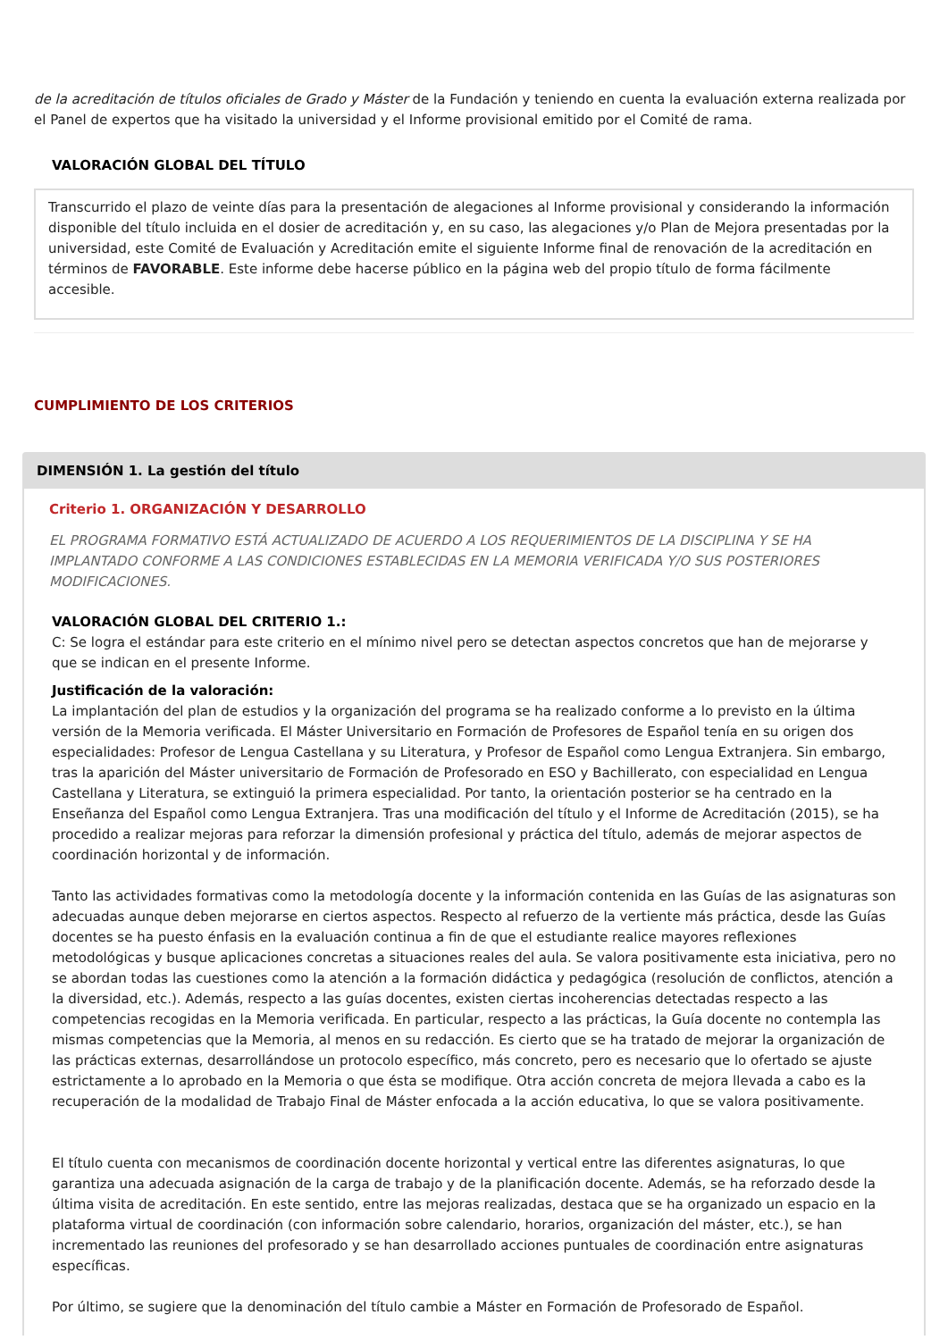de la acreditación de títulos oficiales de Grado y Máster de la Fundación y teniendo en cuenta la evaluación externa realizada por el Panel de expertos que ha visitado la universidad y el Informe provisional emitido por el Comité de rama.
VALORACIÓN GLOBAL DEL TÍTULO
Transcurrido el plazo de veinte días para la presentación de alegaciones al Informe provisional y considerando la información disponible del título incluida en el dosier de acreditación y, en su caso, las alegaciones y/o Plan de Mejora presentadas por la universidad, este Comité de Evaluación y Acreditación emite el siguiente Informe final de renovación de la acreditación en términos de FAVORABLE. Este informe debe hacerse público en la página web del propio título de forma fácilmente accesible.
CUMPLIMIENTO DE LOS CRITERIOS
DIMENSIÓN 1. La gestión del título
Criterio 1. ORGANIZACIÓN Y DESARROLLO
EL PROGRAMA FORMATIVO ESTÁ ACTUALIZADO DE ACUERDO A LOS REQUERIMIENTOS DE LA DISCIPLINA Y SE HA IMPLANTADO CONFORME A LAS CONDICIONES ESTABLECIDAS EN LA MEMORIA VERIFICADA Y/O SUS POSTERIORES MODIFICACIONES.
VALORACIÓN GLOBAL DEL CRITERIO 1.:
C: Se logra el estándar para este criterio en el mínimo nivel pero se detectan aspectos concretos que han de mejorarse y que se indican en el presente Informe.
Justificación de la valoración:
La implantación del plan de estudios y la organización del programa se ha realizado conforme a lo previsto en la última versión de la Memoria verificada. El Máster Universitario en Formación de Profesores de Español tenía en su origen dos especialidades: Profesor de Lengua Castellana y su Literatura, y Profesor de Español como Lengua Extranjera. Sin embargo, tras la aparición del Máster universitario de Formación de Profesorado en ESO y Bachillerato, con especialidad en Lengua Castellana y Literatura, se extinguió la primera especialidad. Por tanto, la orientación posterior se ha centrado en la Enseñanza del Español como Lengua Extranjera. Tras una modificación del título y el Informe de Acreditación (2015), se ha procedido a realizar mejoras para reforzar la dimensión profesional y práctica del título, además de mejorar aspectos de coordinación horizontal y de información.
Tanto las actividades formativas como la metodología docente y la información contenida en las Guías de las asignaturas son adecuadas aunque deben mejorarse en ciertos aspectos. Respecto al refuerzo de la vertiente más práctica, desde las Guías docentes se ha puesto énfasis en la evaluación continua a fin de que el estudiante realice mayores reflexiones metodológicas y busque aplicaciones concretas a situaciones reales del aula. Se valora positivamente esta iniciativa, pero no se abordan todas las cuestiones como la atención a la formación didáctica y pedagógica (resolución de conflictos, atención a la diversidad, etc.). Además, respecto a las guías docentes, existen ciertas incoherencias detectadas respecto a las competencias recogidas en la Memoria verificada. En particular, respecto a las prácticas, la Guía docente no contempla las mismas competencias que la Memoria, al menos en su redacción. Es cierto que se ha tratado de mejorar la organización de las prácticas externas, desarrollándose un protocolo específico, más concreto, pero es necesario que lo ofertado se ajuste estrictamente a lo aprobado en la Memoria o que ésta se modifique. Otra acción concreta de mejora llevada a cabo es la recuperación de la modalidad de Trabajo Final de Máster enfocada a la acción educativa, lo que se valora positivamente.
El título cuenta con mecanismos de coordinación docente horizontal y vertical entre las diferentes asignaturas, lo que garantiza una adecuada asignación de la carga de trabajo y de la planificación docente. Además, se ha reforzado desde la última visita de acreditación. En este sentido, entre las mejoras realizadas, destaca que se ha organizado un espacio en la plataforma virtual de coordinación (con información sobre calendario, horarios, organización del máster, etc.), se han incrementado las reuniones del profesorado y se han desarrollado acciones puntuales de coordinación entre asignaturas específicas.
Por último, se sugiere que la denominación del título cambie a Máster en Formación de Profesorado de Español.